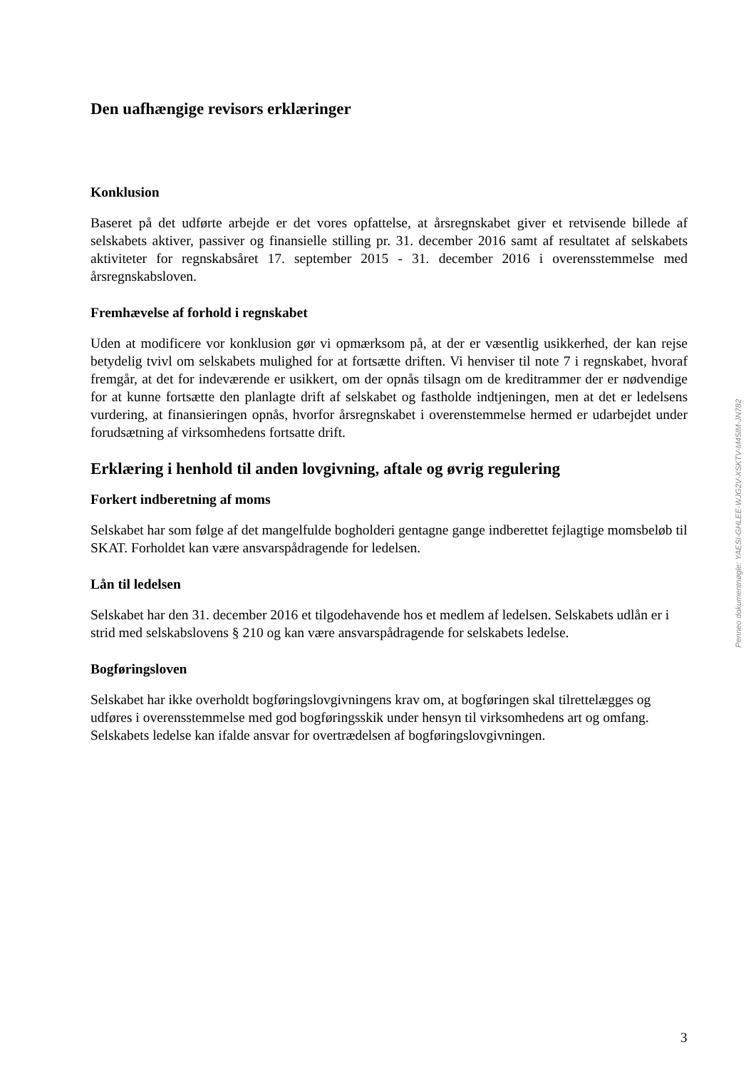Den uafhængige revisors erklæringer
Konklusion
Baseret på det udførte arbejde er det vores opfattelse, at årsregnskabet giver et retvisende billede af selskabets aktiver, passiver og finansielle stilling pr. 31. december 2016 samt af resultatet af selskabets aktiviteter for regnskabsåret 17. september 2015 - 31. december 2016 i overensstemmelse med årsregnskabsloven.
Fremhævelse af forhold i regnskabet
Uden at modificere vor konklusion gør vi opmærksom på, at der er væsentlig usikkerhed, der kan rejse betydelig tvivl om selskabets mulighed for at fortsætte driften. Vi henviser til note 7 i regnskabet, hvoraf fremgår, at det for indeværende er usikkert, om der opnås tilsagn om de kreditrammer der er nødvendige for at kunne fortsætte den planlagte drift af selskabet og fastholde indtjeningen, men at det er ledelsens vurdering, at finansieringen opnås, hvorfor årsregnskabet i overenstemmelse hermed er udarbejdet under forudsætning af virksomhedens fortsatte drift.
Erklæring i henhold til anden lovgivning, aftale og øvrig regulering
Forkert indberetning af moms
Selskabet har som følge af det mangelfulde bogholderi gentagne gange indberettet fejlagtige momsbeløb til SKAT. Forholdet kan være ansvarspådragende for ledelsen.
Lån til ledelsen
Selskabet har den 31. december 2016 et tilgodehavende hos et medlem af ledelsen. Selskabets udlån er i strid med selskabslovens § 210 og kan være ansvarspådragende for selskabets ledelse.
Bogføringsloven
Selskabet har ikke overholdt bogføringslovgivningens krav om, at bogføringen skal tilrettelægges og udføres i overensstemmelse med god bogføringsskik under hensyn til virksomhedens art og omfang. Selskabets ledelse kan ifalde ansvar for overtrædelsen af bogføringslovgivningen.
Penneo dokumentnøgle: YAESI-GHLEE-WJG2V-XSKTV-M45IM-JN782
3